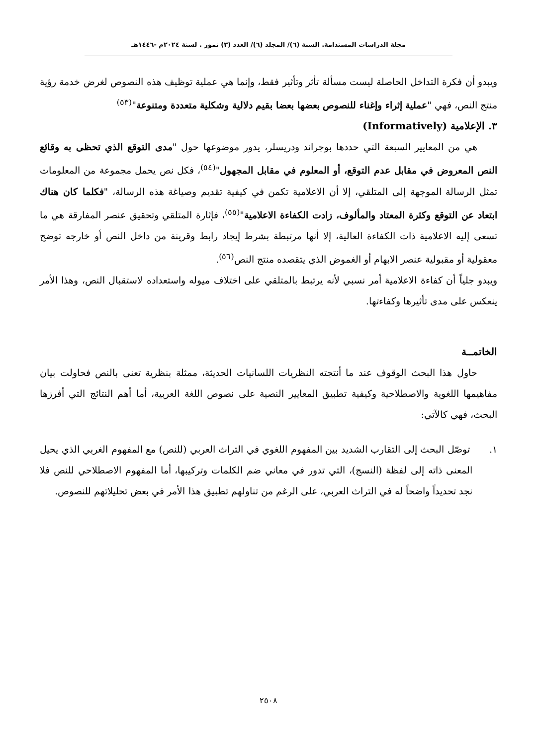مجلة الدراسات المستدامة. السنة (٦)/ المجلد (٦)/ العدد (٣) تموز . لسنة ٢٠٢٤م -١٤٤٦هـ
ويبدو أن فكرة التداخل الحاصلة ليست مسألة تأثر وتأثير فقط، وإنما هي عملية توظيف هذه النصوص لغرض خدمة رؤية منتج النص، فهي "عملية إثراء وإغناء للنصوص بعضها بعضا بقيم دلالية وشكلية متعددة ومتنوعة"<sup>(٥٣)</sup>
٣. الإعلامية (Informatively)
هي من المعايير السبعة التي حددها بوجراند ودريسلر، يدور موضوعها حول "مدى التوقع الذي تحظى به وقائع النص المعروض في مقابل عدم التوقع، أو المعلوم في مقابل المجهول"<sup>(٥٤)</sup>، فكل نص يحمل مجموعة من المعلومات تمثل الرسالة الموجهة إلى المتلقي، إلا أن الاعلامية تكمن في كيفية تقديم وصياغة هذه الرسالة، "فكلما كان هناك ابتعاد عن التوقع وكثرة المعتاد والمألوف، زادت الكفاءة الاعلامية"<sup>(٥٥)</sup>، فإثارة المتلقي وتحقيق عنصر المفارقة هي ما تسعى إليه الاعلامية ذات الكفاءة العالية، إلا أنها مرتبطة بشرط إيجاد رابط وقرينة من داخل النص أو خارجه توضح معقولية أو مقبولية عنصر الابهام أو الغموض الذي يتقصده منتج النص<sup>(٥٦)</sup>.
ويبدو جلياً أن كفاءة الاعلامية أمر نسبي لأنه يرتبط بالمتلقي على اختلاف ميوله واستعداده لاستقبال النص، وهذا الأمر ينعكس على مدى تأثيرها وكفاءتها.
الخاتمــة
حاول هذا البحث الوقوف عند ما أنتجته النظريات اللسانيات الحديثة، ممثلة بنظرية تعنى بالنص فحاولت بيان مفاهيمها اللغوية والاصطلاحية وكيفية تطبيق المعايير النصية على نصوص اللغة العربية، أما أهم النتائج التي أفرزها البحث، فهي كالآتي:
١. توصّل البحث إلى التقارب الشديد بين المفهوم اللغوي في التراث العربي (للنص) مع المفهوم الغربي الذي يحيل المعنى ذاته إلى لفظة (النسج)، التي تدور في معاني ضم الكلمات وتركيبها، أما المفهوم الاصطلاحي للنص فلا نجد تحديداً واضحاً له في التراث العربي، على الرغم من تناولهم تطبيق هذا الأمر في بعض تحليلاتهم للنصوص.
٢٥٠٨